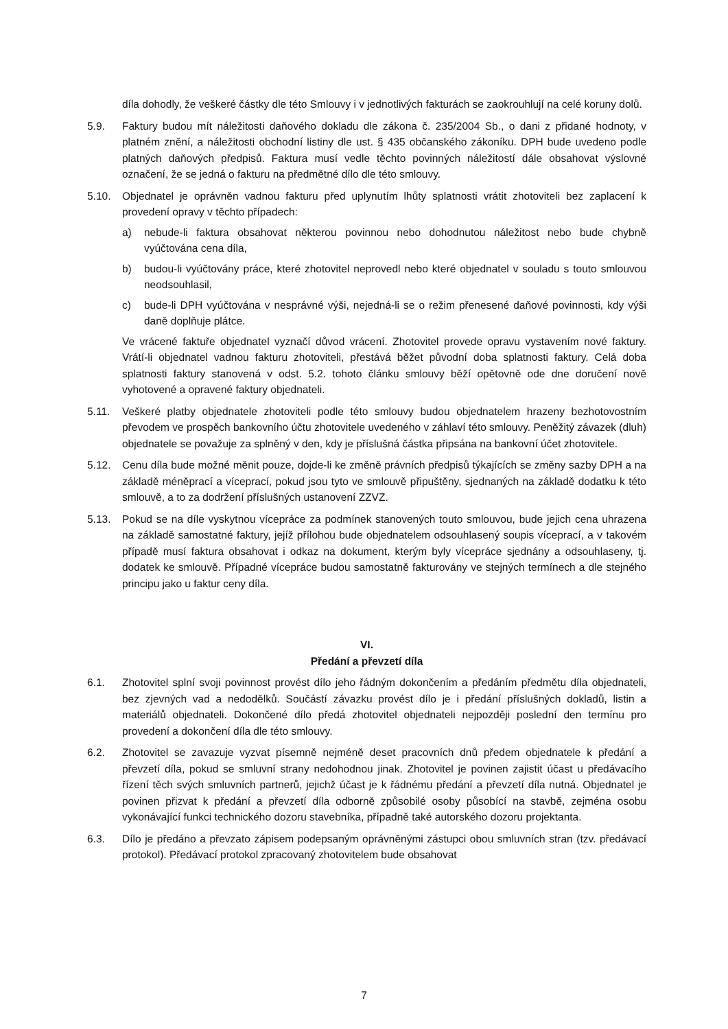díla dohodly, že veškeré částky dle této Smlouvy i v jednotlivých fakturách se zaokrouhlují na celé koruny dolů.
5.9. Faktury budou mít náležitosti daňového dokladu dle zákona č. 235/2004 Sb., o dani z přidané hodnoty, v platném znění, a náležitosti obchodní listiny dle ust. § 435 občanského zákoníku. DPH bude uvedeno podle platných daňových předpisů. Faktura musí vedle těchto povinných náležitostí dále obsahovat výslovné označení, že se jedná o fakturu na předmětné dílo dle této smlouvy.
5.10. Objednatel je oprávněn vadnou fakturu před uplynutím lhůty splatnosti vrátit zhotoviteli bez zaplacení k provedení opravy v těchto případech:
a) nebude-li faktura obsahovat některou povinnou nebo dohodnutou náležitost nebo bude chybně vyúčtována cena díla,
b) budou-li vyúčtovány práce, které zhotovitel neprovedl nebo které objednatel v souladu s touto smlouvou neodsouhlasil,
c) bude-li DPH vyúčtována v nesprávné výši, nejedná-li se o režim přenesené daňové povinnosti, kdy výši daně doplňuje plátce.
Ve vrácené faktuře objednatel vyznačí důvod vrácení. Zhotovitel provede opravu vystavením nové faktury. Vrátí-li objednatel vadnou fakturu zhotoviteli, přestává běžet původní doba splatnosti faktury. Celá doba splatnosti faktury stanovená v odst. 5.2. tohoto článku smlouvy běží opětovně ode dne doručení nově vyhotovené a opravené faktury objednateli.
5.11. Veškeré platby objednatele zhotoviteli podle této smlouvy budou objednatelem hrazeny bezhotovostním převodem ve prospěch bankovního účtu zhotovitele uvedeného v záhlaví této smlouvy. Peněžitý závazek (dluh) objednatele se považuje za splněný v den, kdy je příslušná částka připsána na bankovní účet zhotovitele.
5.12. Cenu díla bude možné měnit pouze, dojde-li ke změně právních předpisů týkajících se změny sazby DPH a na základě méněprací a víceprací, pokud jsou tyto ve smlouvě připuštěny, sjednaných na základě dodatku k této smlouvě, a to za dodržení příslušných ustanovení ZZVZ.
5.13. Pokud se na díle vyskytnou vícepráce za podmínek stanovených touto smlouvou, bude jejich cena uhrazena na základě samostatné faktury, jejíž přílohou bude objednatelem odsouhlasený soupis víceprací, a v takovém případě musí faktura obsahovat i odkaz na dokument, kterým byly vícepráce sjednány a odsouhlaseny, tj. dodatek ke smlouvě. Případné vícepráce budou samostatně fakturovány ve stejných termínech a dle stejného principu jako u faktur ceny díla.
VI.
Předání a převzetí díla
6.1. Zhotovitel splní svoji povinnost provést dílo jeho řádným dokončením a předáním předmětu díla objednateli, bez zjevných vad a nedodělků. Součástí závazku provést dílo je i předání příslušných dokladů, listin a materiálů objednateli. Dokončené dílo předá zhotovitel objednateli nejpozději poslední den termínu pro provedení a dokončení díla dle této smlouvy.
6.2. Zhotovitel se zavazuje vyzvat písemně nejméně deset pracovních dnů předem objednatele k předání a převzetí díla, pokud se smluvní strany nedohodnou jinak. Zhotovitel je povinen zajistit účast u předávacího řízení těch svých smluvních partnerů, jejichž účast je k řádnému předání a převzetí díla nutná. Objednatel je povinen přizvat k předání a převzetí díla odborně způsobilé osoby působící na stavbě, zejména osobu vykonávající funkci technického dozoru stavebníka, případně také autorského dozoru projektanta.
6.3. Dílo je předáno a převzato zápisem podepsaným oprávněnými zástupci obou smluvních stran (tzv. předávací protokol). Předávací protokol zpracovaný zhotovitelem bude obsahovat
7